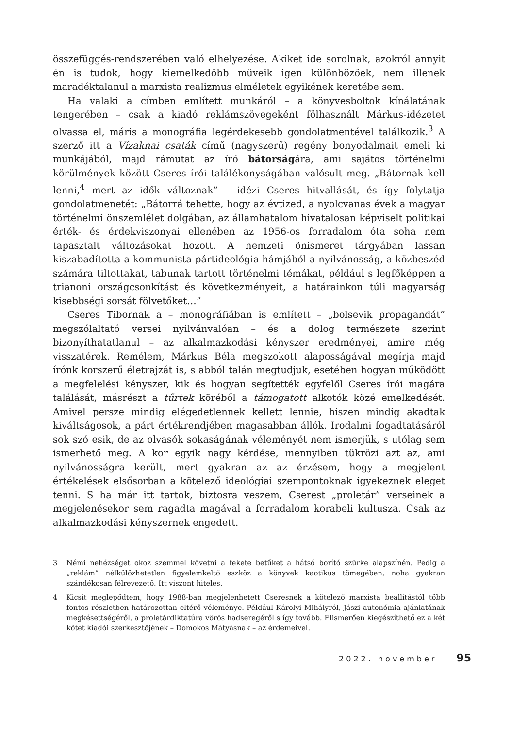összefüggés-rendszerében való elhelyezése. Akiket ide sorolnak, azokról annyit én is tudok, hogy kiemelkedőbb műveik igen különbözőek, nem illenek maradéktalanul a marxista realizmus elméletek egyikének keretébe sem.
Ha valaki a címben említett munkáról – a könyvesboltok kínálatának tengerében – csak a kiadó reklámszövegeként fölhasznált Márkus-idézetet olvassa el, máris a monográfia legérdekesebb gondolatmentével találkozik.<sup>3</sup> A szerző itt a Vízaknai csaták című (nagyszerű) regény bonyodalmait emeli ki munkájából, majd rámutat az író bátorságára, ami sajátos történelmi körülmények között Cseres írói találékonyságában valósult meg. „Bátornak kell lenni,<sup>4</sup> mert az idők változnak” – idézi Cseres hitvallását, és így folytatja gondolatmenetét: „Bátorrá tehette, hogy az évtized, a nyolcvanas évek a magyar történelmi önszemlélet dolgában, az államhatalom hivatalosan képviselt politikai érték- és érdekviszonyai ellenében az 1956-os forradalom óta soha nem tapasztalt változásokat hozott. A nemzeti önismeret tárgyában lassan kiszabadította a kommunista pártideológia hámjából a nyilvánosság, a közbeszéd számára tiltottakat, tabunak tartott történelmi témákat, például s legfőképpen a trianoni országcsonkítást és következményeit, a határainkon túli magyarság kisebbségi sorsát fölvetőket…”
Cseres Tibornak a – monográfiában is említett – „bolsevik propagandát” megszólaltató versei nyilvánvalóan – és a dolog természete szerint bizonyíthatatlanul – az alkalmazkodási kényszer eredményei, amire még visszatérek. Remélem, Márkus Béla megszokott alaposságával megírja majd írónk korszerű életrajzát is, s abból talán megtudjuk, esetében hogyan működött a megfelelési kényszer, kik és hogyan segítették egyfelől Cseres írói magára találását, másrészt a tűrtek köréből a támogatott alkotók közé emelkedését. Amivel persze mindig elégedetlennek kellett lennie, hiszen mindig akadtak kiváltságosok, a párt értékrendjében magasabban állók. Irodalmi fogadtatásáról sok szó esik, de az olvasók sokaságának véleményét nem ismerjük, s utólag sem ismerhető meg. A kor egyik nagy kérdése, mennyiben tükrözi azt az, ami nyilvánosságra került, mert gyakran az az érzésem, hogy a megjelent értékelések elsősorban a kötelező ideológiai szempontoknak igyekeznek eleget tenni. S ha már itt tartok, biztosra veszem, Cserest „proletár” verseinek a megjelenésekor sem ragadta magával a forradalom korabeli kultusza. Csak az alkalmazkodási kényszernek engedett.
3 Némi nehézséget okoz szemmel követni a fekete betűket a hátsó borító szürke alapszínén. Pedig a „reklám” nélkülözhetetlen figyelemkeltő eszköz a könyvek kaotikus tömegében, noha gyakran szándékosan félrevezető. Itt viszont hiteles.
4 Kicsit meglepődtem, hogy 1988-ban megjelenhetett Cseresnek a kötelező marxista beállítástól több fontos részletben határozottan eltérő véleménye. Például Károlyi Mihályról, Jászi autonómia ajánlatának megkésettségéről, a proletárdiktatúra vörös hadseregéről s így tovább. Elismerően kiegészíthető ez a két kötet kiadói szerkesztőjének – Domokos Mátyásnak – az érdemeivel.
2022. november 95